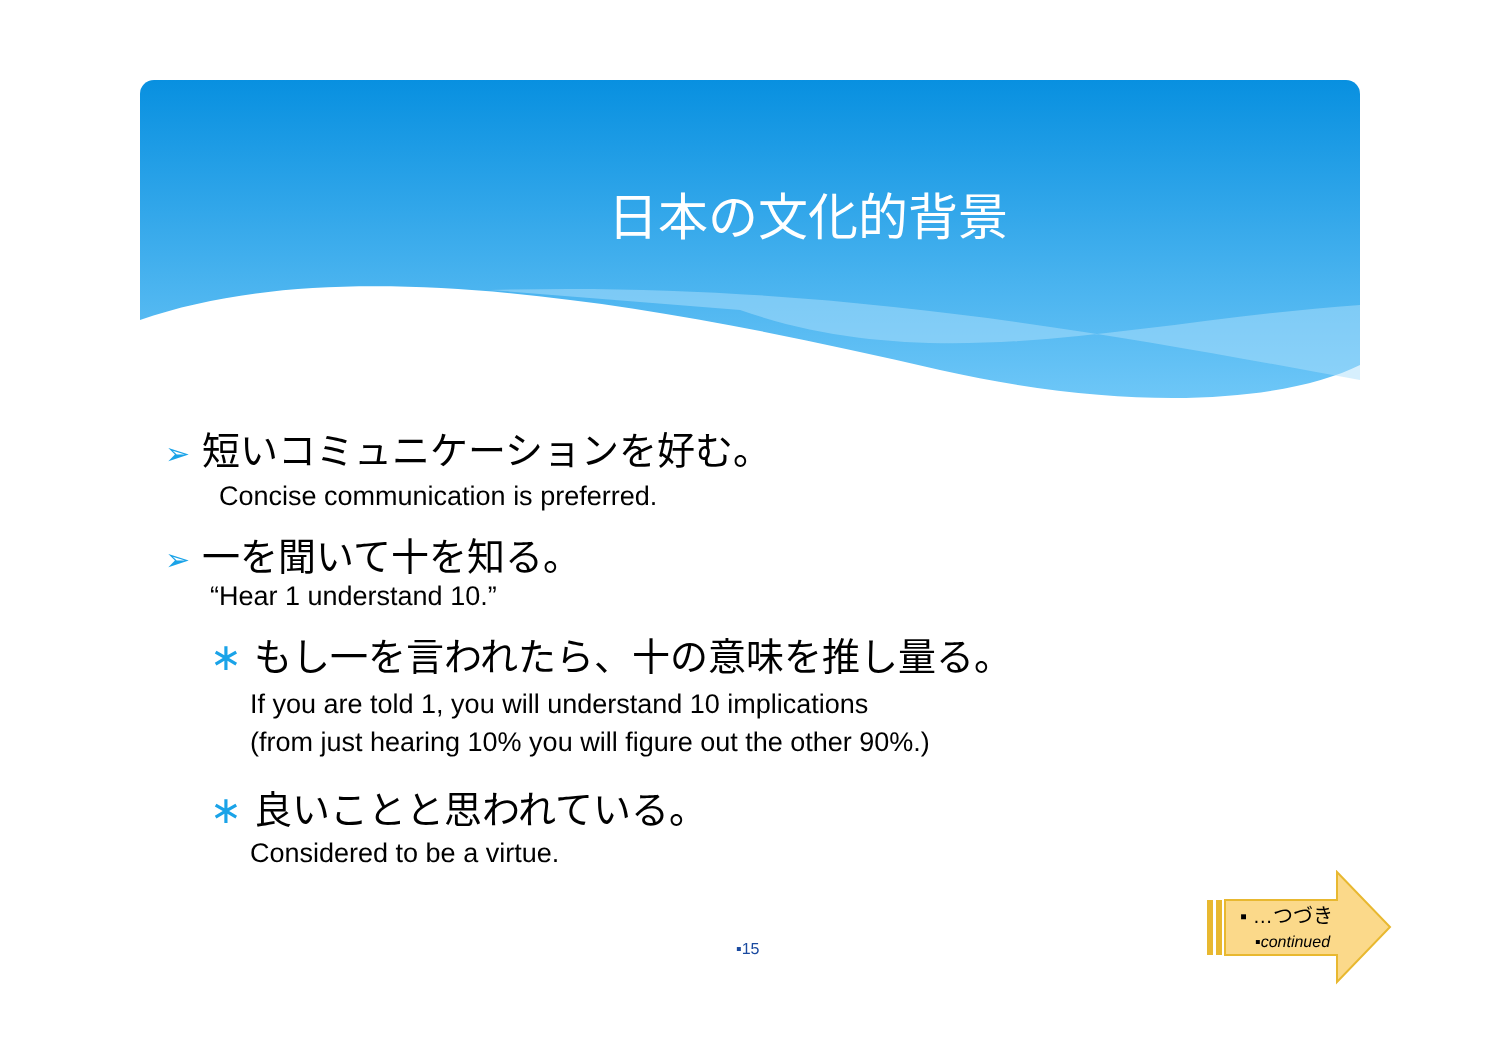日本の文化的背景
➢ 短いコミュニケーションを好む。
Concise communication is preferred.
➢ 一を聞いて十を知る。
“Hear 1 understand 10.”
∗ もし一を言われたら、十の意味を推し量る。
If you are told 1, you will understand 10 implications
(from just hearing 10% you will figure out the other 90%.)
∗ 良いことと思われている。
Considered to be a virtue.
▪15
▪ …つづき
▪continued